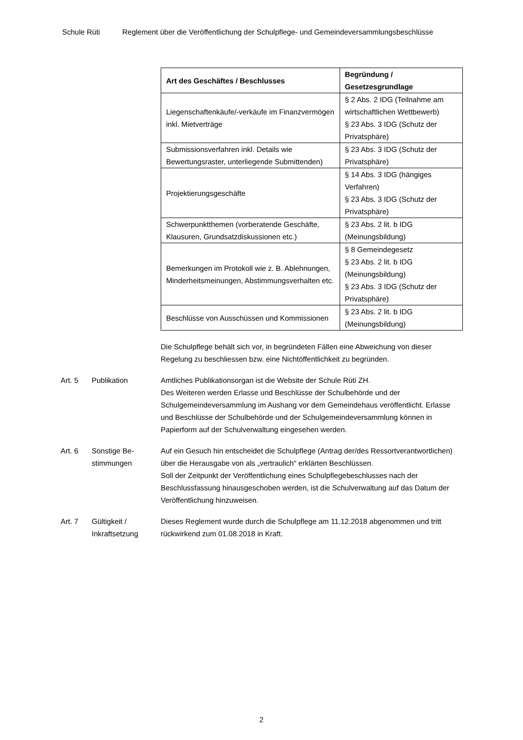Schule Rüti Reglement über die Veröffentlichung der Schulpflege- und Gemeindeversammlungsbeschlüsse
| Art des Geschäftes / Beschlusses | Begründung / Gesetzesgrundlage |
| --- | --- |
| Liegenschaftenkäufe/-verkäufe im Finanzvermögen inkl. Mietverträge | § 2 Abs. 2 IDG (Teilnahme am wirtschaftlichen Wettbewerb) § 23 Abs. 3 IDG (Schutz der Privatsphäre) |
| Submissionsverfahren inkl. Details wie Bewertungsraster, unterliegende Submittenden) | § 23 Abs. 3 IDG (Schutz der Privatsphäre) |
| Projektierungsgeschäfte | § 14 Abs. 3 IDG (hängiges Verfahren) § 23 Abs. 3 IDG (Schutz der Privatsphäre) |
| Schwerpunktthemen (vorberatende Geschäfte, Klausuren, Grundsatzdiskussionen etc.) | § 23 Abs. 2 lit. b IDG (Meinungsbildung) |
| Bemerkungen im Protokoll wie z. B. Ablehnungen, Minderheitsmeinungen, Abstimmungsverhalten etc. | § 8 Gemeindegesetz § 23 Abs. 2 lit. b IDG (Meinungsbildung) § 23 Abs. 3 IDG (Schutz der Privatsphäre) |
| Beschlüsse von Ausschüssen und Kommissionen | § 23 Abs. 2 lit. b IDG (Meinungsbildung) |
Die Schulpflege behält sich vor, in begründeten Fällen eine Abweichung von dieser Regelung zu beschliessen bzw. eine Nichtöffentlichkeit zu begründen.
Art. 5 Publikation Amtliches Publikationsorgan ist die Website der Schule Rüti ZH.
Des Weiteren werden Erlasse und Beschlüsse der Schulbehörde und der Schulgemeindeversammlung im Aushang vor dem Gemeindehaus veröffentlicht. Erlasse und Beschlüsse der Schulbehörde und der Schulgemeindeversammlung können in Papierform auf der Schulverwaltung eingesehen werden.
Art. 6 Sonstige Be-
stimmungen
Auf ein Gesuch hin entscheidet die Schulpflege (Antrag der/des Ressortverantwortlichen) über die Herausgabe von als „vertraulich“ erklärten Beschlüssen.
Soll der Zeitpunkt der Veröffentlichung eines Schulpflegebeschlusses nach der Beschlussfassung hinausgeschoben werden, ist die Schulverwaltung auf das Datum der Veröffentlichung hinzuweisen.
Art. 7 Gültigkeit /
Inkraftsetzung
Dieses Reglement wurde durch die Schulpflege am 11.12.2018 abgenommen und tritt rückwirkend zum 01.08.2018 in Kraft.
2